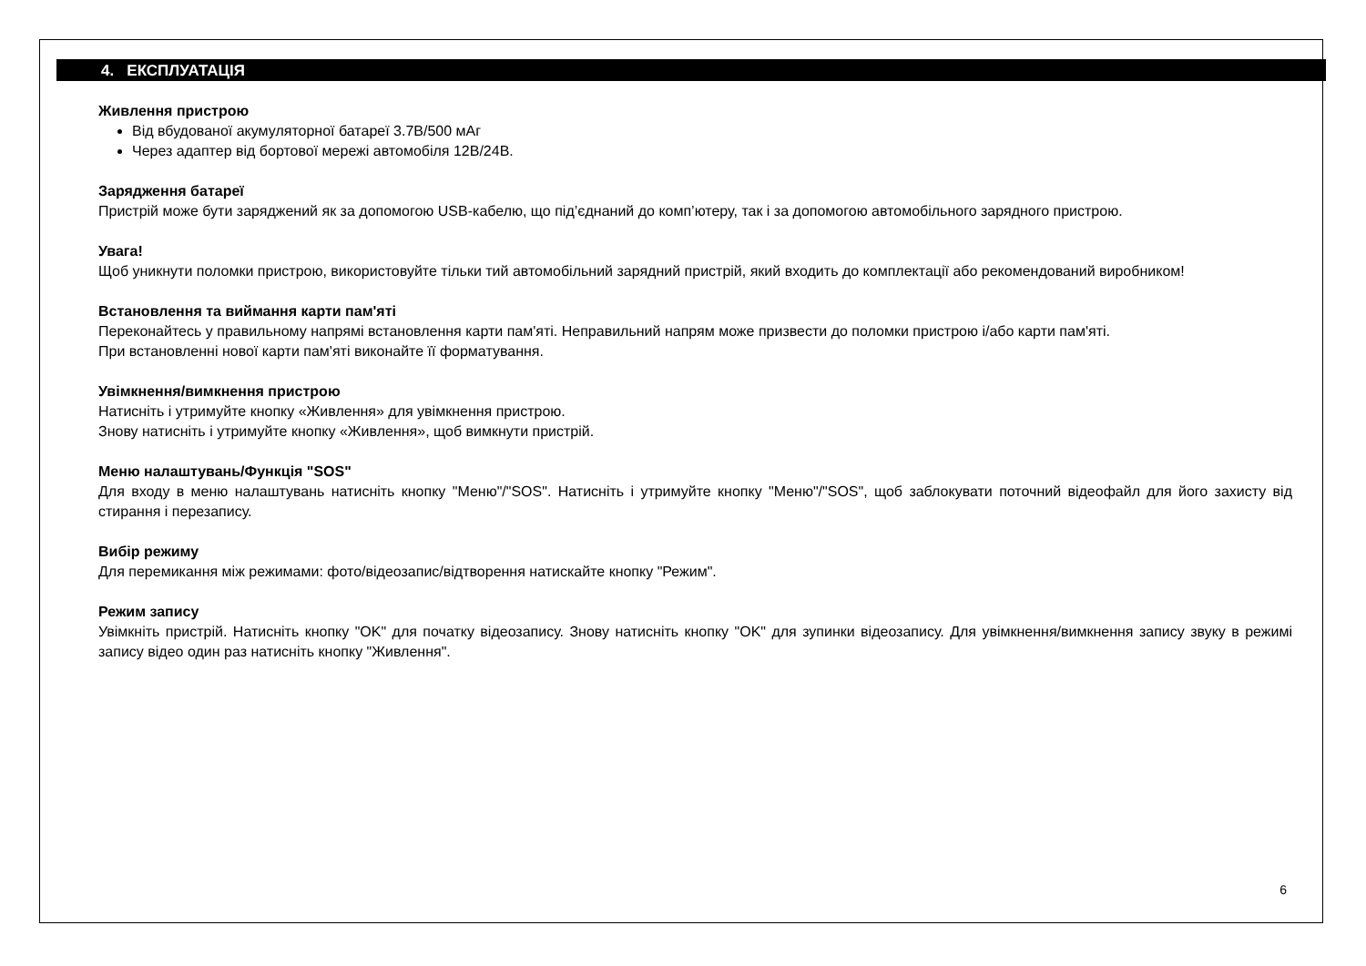4. ЕКСПЛУАТАЦІЯ
Живлення пристрою
Від вбудованої акумуляторної батареї 3.7В/500 мАг
Через адаптер від бортової мережі автомобіля 12В/24В.
Зарядження батареї
Пристрій може бути заряджений як за допомогою USB-кабелю, що під’єднаний до комп’ютеру, так і за допомогою автомобільного зарядного пристрою.
Увага!
Щоб уникнути поломки пристрою, використовуйте тільки тий автомобільний зарядний пристрій, який входить до комплектації або рекомендований виробником!
Встановлення та виймання карти пам'яті
Переконайтесь у правильному напрямі встановлення карти пам'яті. Неправильний напрям може призвести до поломки пристрою і/або карти пам'яті.
При встановленні нової карти пам'яті виконайте її форматування.
Увімкнення/вимкнення пристрою
Натисніть і утримуйте кнопку «Живлення» для увімкнення пристрою.
Знову натисніть і утримуйте кнопку «Живлення», щоб вимкнути пристрій.
Меню налаштувань/Функція "SOS"
Для входу в меню налаштувань натисніть кнопку "Меню"/"SOS". Натисніть і утримуйте кнопку "Меню"/"SOS", щоб заблокувати поточний відеофайл для його захисту від стирання і перезапису.
Вибір режиму
Для перемикання між режимами: фото/відеозапис/відтворення натискайте кнопку "Режим".
Режим запису
Увімкніть пристрій. Натисніть кнопку "OK" для початку відеозапису. Знову натисніть кнопку "OK" для зупинки відеозапису. Для увімкнення/вимкнення запису звуку в режимі запису відео один раз натисніть кнопку "Живлення".
6